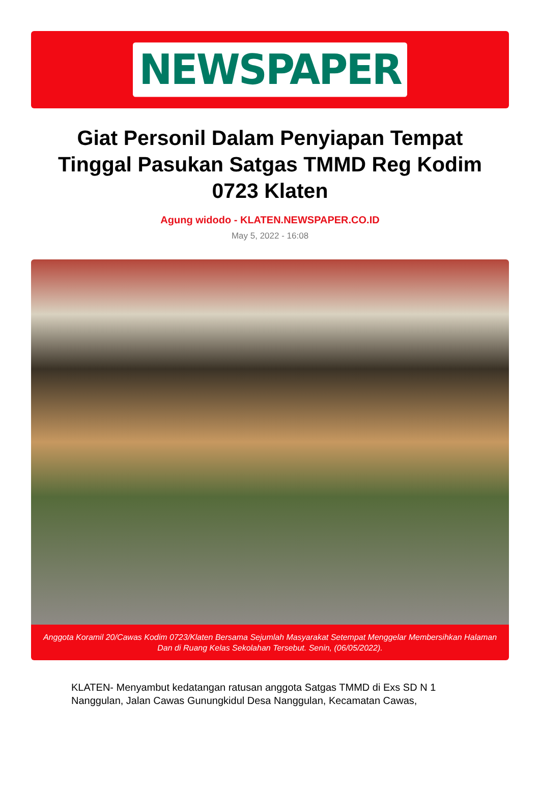NEWSPAPER
Giat Personil Dalam Penyiapan Tempat Tinggal Pasukan Satgas TMMD Reg Kodim 0723 Klaten
Agung widodo - KLATEN.NEWSPAPER.CO.ID
May 5, 2022 - 16:08
Anggota Koramil 20/Cawas Kodim 0723/Klaten Bersama Sejumlah Masyarakat Setempat Menggelar Membersihkan Halaman Dan di Ruang Kelas Sekolahan Tersebut. Senin, (06/05/2022).
KLATEN- Menyambut kedatangan ratusan anggota Satgas TMMD di Exs SD N 1 Nanggulan, Jalan Cawas Gunungkidul Desa Nanggulan, Kecamatan Cawas,